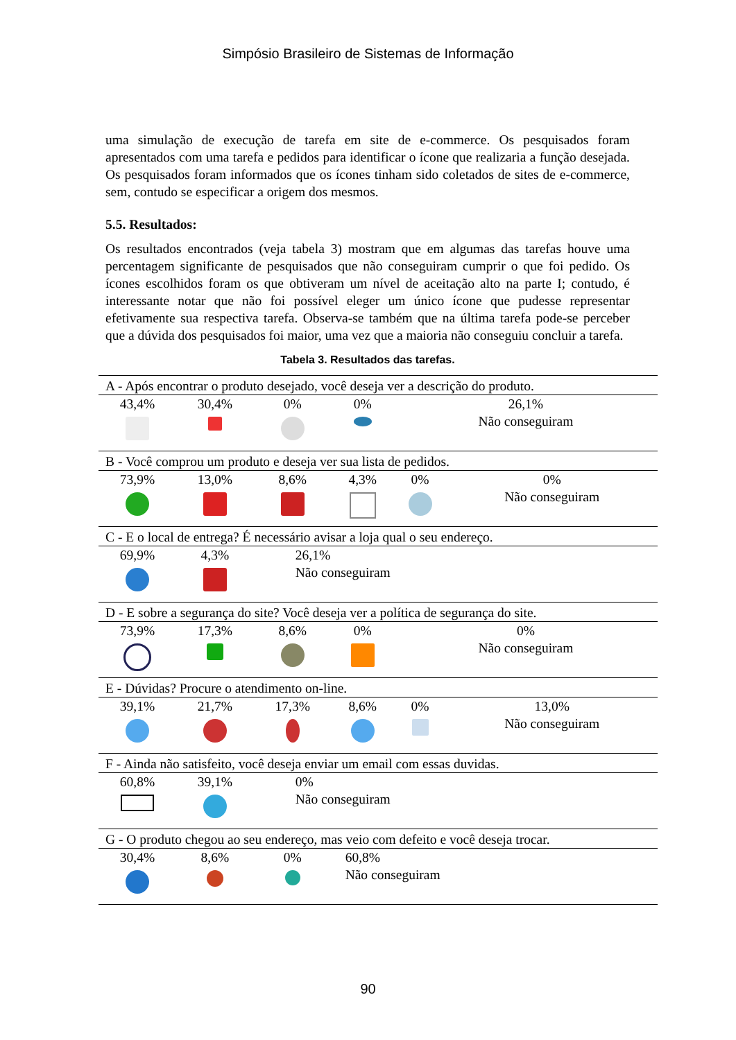Simpósio Brasileiro de Sistemas de Informação
uma simulação de execução de tarefa em site de e-commerce. Os pesquisados foram apresentados com uma tarefa e pedidos para identificar o ícone que realizaria a função desejada. Os pesquisados foram informados que os ícones tinham sido coletados de sites de e-commerce, sem, contudo se especificar a origem dos mesmos.
5.5. Resultados:
Os resultados encontrados (veja tabela 3) mostram que em algumas das tarefas houve uma percentagem significante de pesquisados que não conseguiram cumprir o que foi pedido. Os ícones escolhidos foram os que obtiveram um nível de aceitação alto na parte I; contudo, é interessante notar que não foi possível eleger um único ícone que pudesse representar efetivamente sua respectiva tarefa. Observa-se também que na última tarefa pode-se perceber que a dúvida dos pesquisados foi maior, uma vez que a maioria não conseguiu concluir a tarefa.
Tabela 3. Resultados das tarefas.
| A - Após encontrar o produto desejado, você deseja ver a descrição do produto. | | | | | |
| 43,4% | 30,4% | 0% | 0% | 26,1% Não conseguiram | |
| B - Você comprou um produto e deseja ver sua lista de pedidos. | | | | | |
| 73,9% | 13,0% | 8,6% | 4,3% | 0% | 0% Não conseguiram |
| C - E o local de entrega? É necessário avisar a loja qual o seu endereço. | | | | | |
| 69,9% | 4,3% | 26,1% Não conseguiram | | | |
| D - E sobre a segurança do site? Você deseja ver a política de segurança do site. | | | | | |
| 73,9% | 17,3% | 8,6% | 0% | 0% Não conseguiram | |
| E - Dúvidas? Procure o atendimento on-line. | | | | | |
| 39,1% | 21,7% | 17,3% | 8,6% | 0% | 13,0% Não conseguiram |
| F - Ainda não satisfeito, você deseja enviar um email com essas duvidas. | | | | | |
| 60,8% | 39,1% | 0% Não conseguiram | | | |
| G - O produto chegou ao seu endereço, mas veio com defeito e você deseja trocar. | | | | | |
| 30,4% | 8,6% | 0% | 60,8% Não conseguiram | | |
90